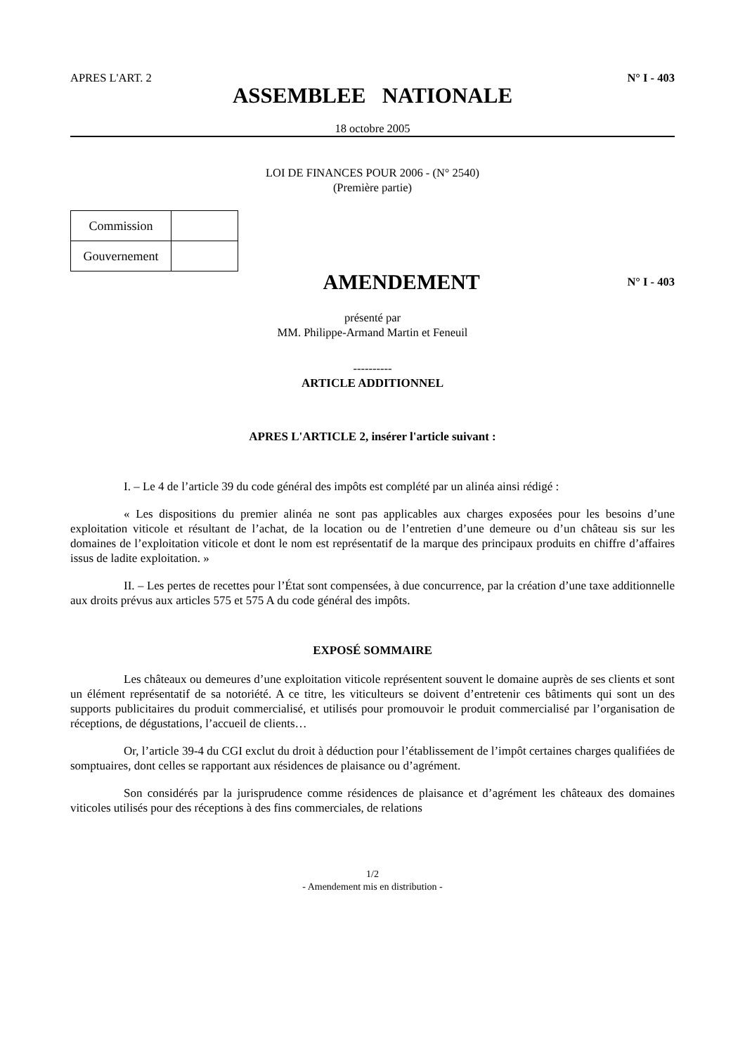APRES L'ART. 2 N° I - 403
ASSEMBLEE NATIONALE
18 octobre 2005
LOI DE FINANCES POUR 2006 - (N° 2540)
(Première partie)
| Commission | |
| Gouvernement | |
AMENDEMENT N° I - 403
présenté par
MM. Philippe-Armand Martin et Feneuil
----------
ARTICLE ADDITIONNEL
APRES L'ARTICLE 2, insérer l'article suivant :
I. – Le 4 de l’article 39 du code général des impôts est complété par un alinéa ainsi rédigé :
« Les dispositions du premier alinéa ne sont pas applicables aux charges exposées pour les besoins d’une exploitation viticole et résultant de l’achat, de la location ou de l’entretien d’une demeure ou d’un château sis sur les domaines de l’exploitation viticole et dont le nom est représentatif de la marque des principaux produits en chiffre d’affaires issus de ladite exploitation. »
II. – Les pertes de recettes pour l’État sont compensées, à due concurrence, par la création d’une taxe additionnelle aux droits prévus aux articles 575 et 575 A du code général des impôts.
EXPOSÉ SOMMAIRE
Les châteaux ou demeures d’une exploitation viticole représentent souvent le domaine auprès de ses clients et sont un élément représentatif de sa notoriété. A ce titre, les viticulteurs se doivent d’entretenir ces bâtiments qui sont un des supports publicitaires du produit commercialisé, et utilisés pour promouvoir le produit commercialisé par l’organisation de réceptions, de dégustations, l’accueil de clients…
Or, l’article 39-4 du CGI exclut du droit à déduction pour l’établissement de l’impôt certaines charges qualifiées de somptuaires, dont celles se rapportant aux résidences de plaisance ou d’agrément.
Son considérés par la jurisprudence comme résidences de plaisance et d’agrément les châteaux des domaines viticoles utilisés pour des réceptions à des fins commerciales, de relations
1/2
- Amendement mis en distribution -